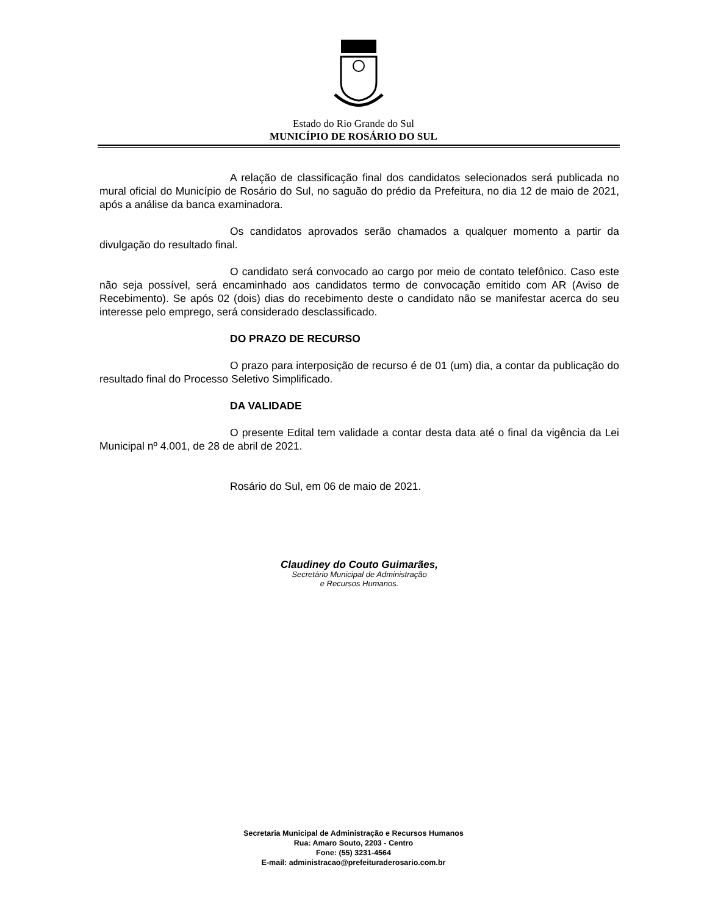Estado do Rio Grande do Sul
MUNICÍPIO DE ROSÁRIO DO SUL
A relação de classificação final dos candidatos selecionados será publicada no mural oficial do Município de Rosário do Sul, no saguão do prédio da Prefeitura, no dia 12 de maio de 2021, após a análise da banca examinadora.
Os candidatos aprovados serão chamados a qualquer momento a partir da divulgação do resultado final.
O candidato será convocado ao cargo por meio de contato telefônico. Caso este não seja possível, será encaminhado aos candidatos termo de convocação emitido com AR (Aviso de Recebimento). Se após 02 (dois) dias do recebimento deste o candidato não se manifestar acerca do seu interesse pelo emprego, será considerado desclassificado.
DO PRAZO DE RECURSO
O prazo para interposição de recurso é de 01 (um) dia, a contar da publicação do resultado final do Processo Seletivo Simplificado.
DA VALIDADE
O presente Edital tem validade a contar desta data até o final da vigência da Lei Municipal nº 4.001, de 28 de abril de 2021.
Rosário do Sul, em 06 de maio de 2021.
Claudiney do Couto Guimarães,
Secretário Municipal de Administração
e Recursos Humanos.
Secretaria Municipal de Administração e Recursos Humanos
Rua: Amaro Souto, 2203 - Centro
Fone: (55) 3231-4564
E-mail: administracao@prefeituraderosario.com.br